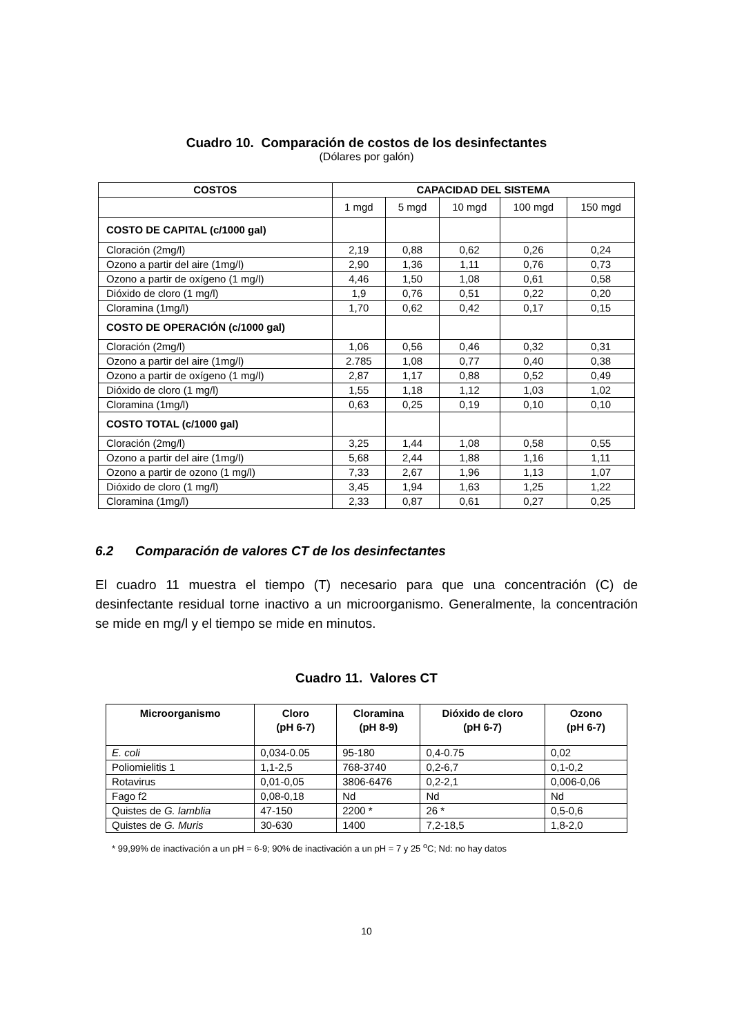Cuadro 10. Comparación de costos de los desinfectantes
(Dólares por galón)
| COSTOS | CAPACIDAD DEL SISTEMA | | | | |
| --- | --- | --- | --- | --- | --- |
| | 1 mgd | 5 mgd | 10 mgd | 100 mgd | 150 mgd |
| COSTO DE CAPITAL (c/1000 gal) | | | | | |
| Cloración (2mg/l) | 2,19 | 0,88 | 0,62 | 0,26 | 0,24 |
| Ozono a partir del aire (1mg/l) | 2,90 | 1,36 | 1,11 | 0,76 | 0,73 |
| Ozono a partir de oxígeno (1 mg/l) | 4,46 | 1,50 | 1,08 | 0,61 | 0,58 |
| Dióxido de cloro (1 mg/l) | 1,9 | 0,76 | 0,51 | 0,22 | 0,20 |
| Cloramina (1mg/l) | 1,70 | 0,62 | 0,42 | 0,17 | 0,15 |
| COSTO DE OPERACIÓN (c/1000 gal) | | | | | |
| Cloración (2mg/l) | 1,06 | 0,56 | 0,46 | 0,32 | 0,31 |
| Ozono a partir del aire (1mg/l) | 2.785 | 1,08 | 0,77 | 0,40 | 0,38 |
| Ozono a partir de oxígeno (1 mg/l) | 2,87 | 1,17 | 0,88 | 0,52 | 0,49 |
| Dióxido de cloro (1 mg/l) | 1,55 | 1,18 | 1,12 | 1,03 | 1,02 |
| Cloramina (1mg/l) | 0,63 | 0,25 | 0,19 | 0,10 | 0,10 |
| COSTO TOTAL (c/1000 gal) | | | | | |
| Cloración (2mg/l) | 3,25 | 1,44 | 1,08 | 0,58 | 0,55 |
| Ozono a partir del aire (1mg/l) | 5,68 | 2,44 | 1,88 | 1,16 | 1,11 |
| Ozono a partir de ozono (1 mg/l) | 7,33 | 2,67 | 1,96 | 1,13 | 1,07 |
| Dióxido de cloro (1 mg/l) | 3,45 | 1,94 | 1,63 | 1,25 | 1,22 |
| Cloramina (1mg/l) | 2,33 | 0,87 | 0,61 | 0,27 | 0,25 |
6.2 Comparación de valores CT de los desinfectantes
El cuadro 11 muestra el tiempo (T) necesario para que una concentración (C) de desinfectante residual torne inactivo a un microorganismo. Generalmente, la concentración se mide en mg/l y el tiempo se mide en minutos.
Cuadro 11. Valores CT
| Microorganismo | Cloro (pH 6-7) | Cloramina (pH 8-9) | Dióxido de cloro (pH 6-7) | Ozono (pH 6-7) |
| --- | --- | --- | --- | --- |
| E. coli | 0,034-0.05 | 95-180 | 0,4-0.75 | 0,02 |
| Poliomielitis 1 | 1,1-2,5 | 768-3740 | 0,2-6,7 | 0,1-0,2 |
| Rotavirus | 0,01-0,05 | 3806-6476 | 0,2-2,1 | 0,006-0,06 |
| Fago f2 | 0,08-0,18 | Nd | Nd | Nd |
| Quistes de G. lamblia | 47-150 | 2200 * | 26 * | 0,5-0,6 |
| Quistes de G. Muris | 30-630 | 1400 | 7,2-18,5 | 1,8-2,0 |
* 99,99% de inactivación a un pH = 6-9; 90% de inactivación a un pH = 7 y 25 <sup>o</sup>C; Nd: no hay datos
10